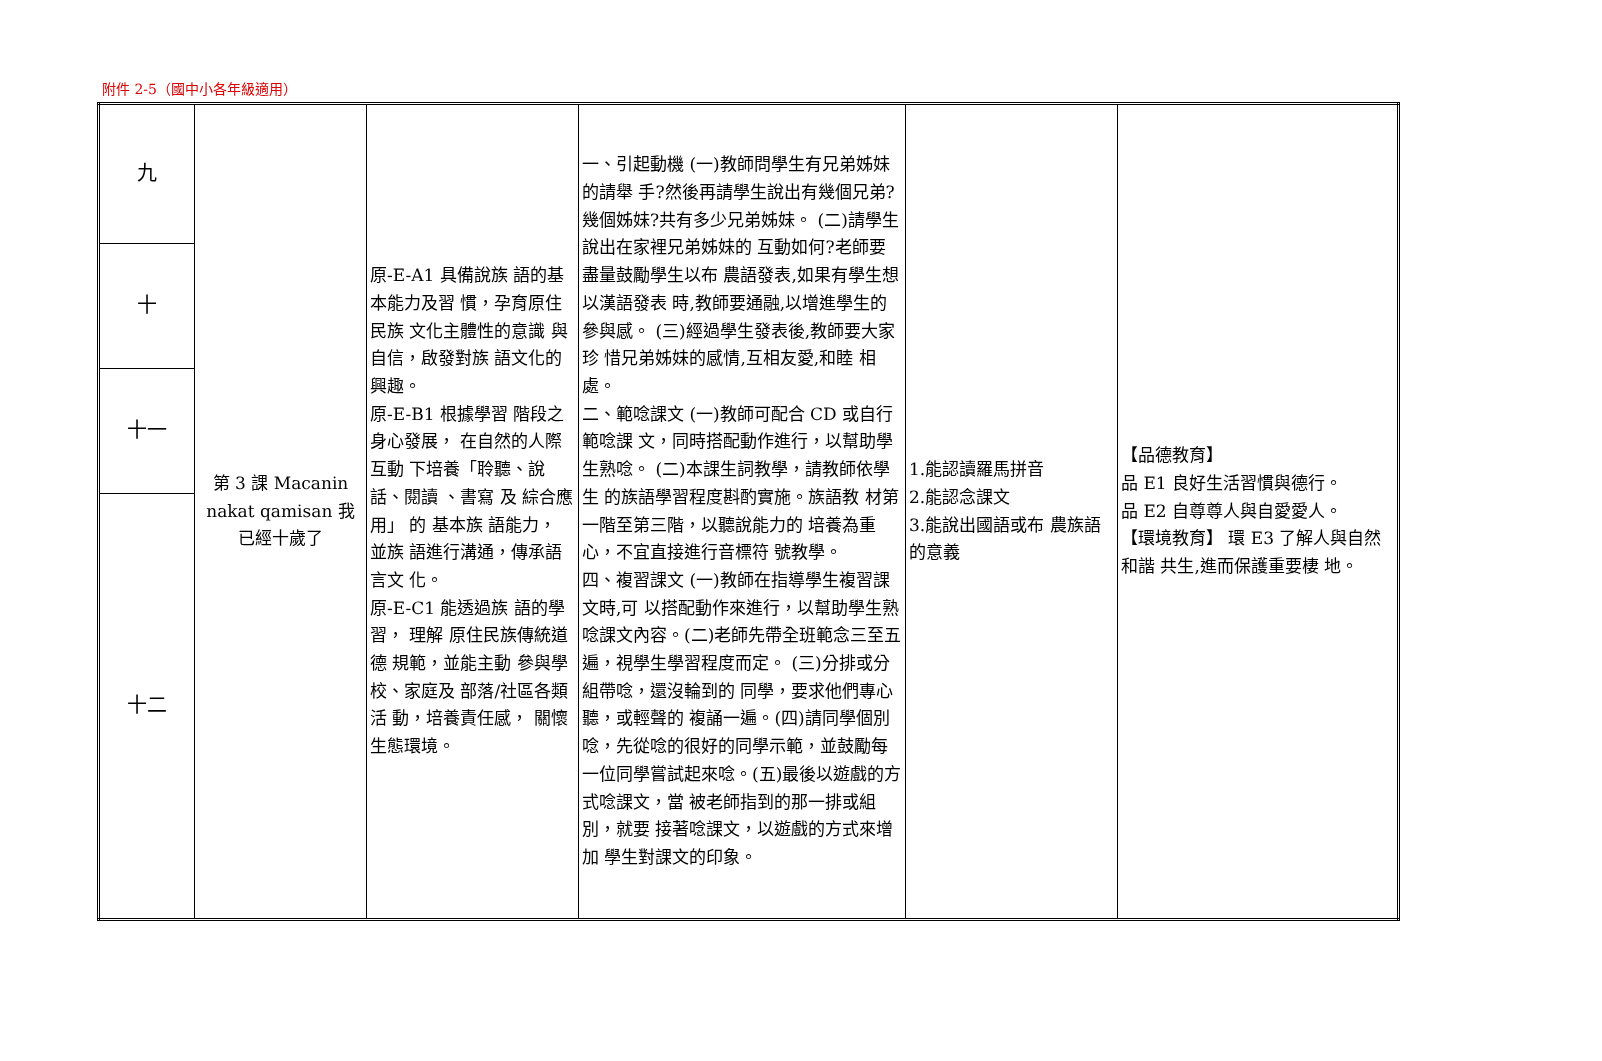附件 2-5（國中小各年級適用）
| 九 | 第 3 課 Macanin nakat qamisan 我已經十歲了 | 原-E-A1 具備說族 語的基本能力及習 慣，孕育原住民族 文化主體性的意識 與自信，啟發對族 語文化的興趣。 原-E-B1 根據學習 階段之身心發展， 在自然的人際互動 下培養「聆聽、說話、閱讀 、書寫 及 綜合應用」 的 基本族 語能力， 並族 語進行溝通，傳承語言文 化。 原-E-C1 能透過族 語的學習， 理解 原住民族傳統道德 規範，並能主動 參與學校、家庭及 部落/社區各類活 動，培養責任感， 關懷生態環境。 | 一、引起動機 (一)教師問學生有兄弟姊妹的請舉 手?然後再請學生說出有幾個兄弟? 幾個姊妹?共有多少兄弟姊妹。 (二)請學生說出在家裡兄弟姊妹的 互動如何?老師要盡量鼓勵學生以布 農語發表,如果有學生想以漢語發表 時,教師要通融,以增進學生的參與感。 (三)經過學生發表後,教師要大家珍 惜兄弟姊妹的感情,互相友愛,和睦 相處。 二、範唸課文 (一)教師可配合 CD 或自行範唸課 文，同時搭配動作進行，以幫助學 生熟唸。 (二)本課生詞教學，請教師依學生 的族語學習程度斟酌實施。族語教 材第一階至第三階，以聽說能力的 培養為重心，不宜直接進行音標符 號教學。 四、複習課文 (一)教師在指導學生複習課文時,可 以搭配動作來進行，以幫助學生熟 唸課文內容。(二)老師先帶全班範念三至五遍，視學生學習程度而定。 (三)分排或分組帶唸，還沒輪到的 同學，要求他們專心聽，或輕聲的 複誦一遍。(四)請同學個別唸，先從唸的很好的同學示範，並鼓勵每一位同學嘗試起來唸。(五)最後以遊戲的方式唸課文，當 被老師指到的那一排或組別，就要 接著唸課文，以遊戲的方式來增加 學生對課文的印象。 | 1.能認讀羅馬拼音 2.能認念課文 3.能說出國語或布 農族語的意義 | 【品德教育】 品 E1 良好生活習慣與德行。 品 E2 自尊尊人與自愛愛人。 【環境教育】 環 E3 了解人與自然和諧 共生,進而保護重要棲 地。 |
| 十 | | | | | |
| 十一 | | | | | |
| 十二 | | | | | |